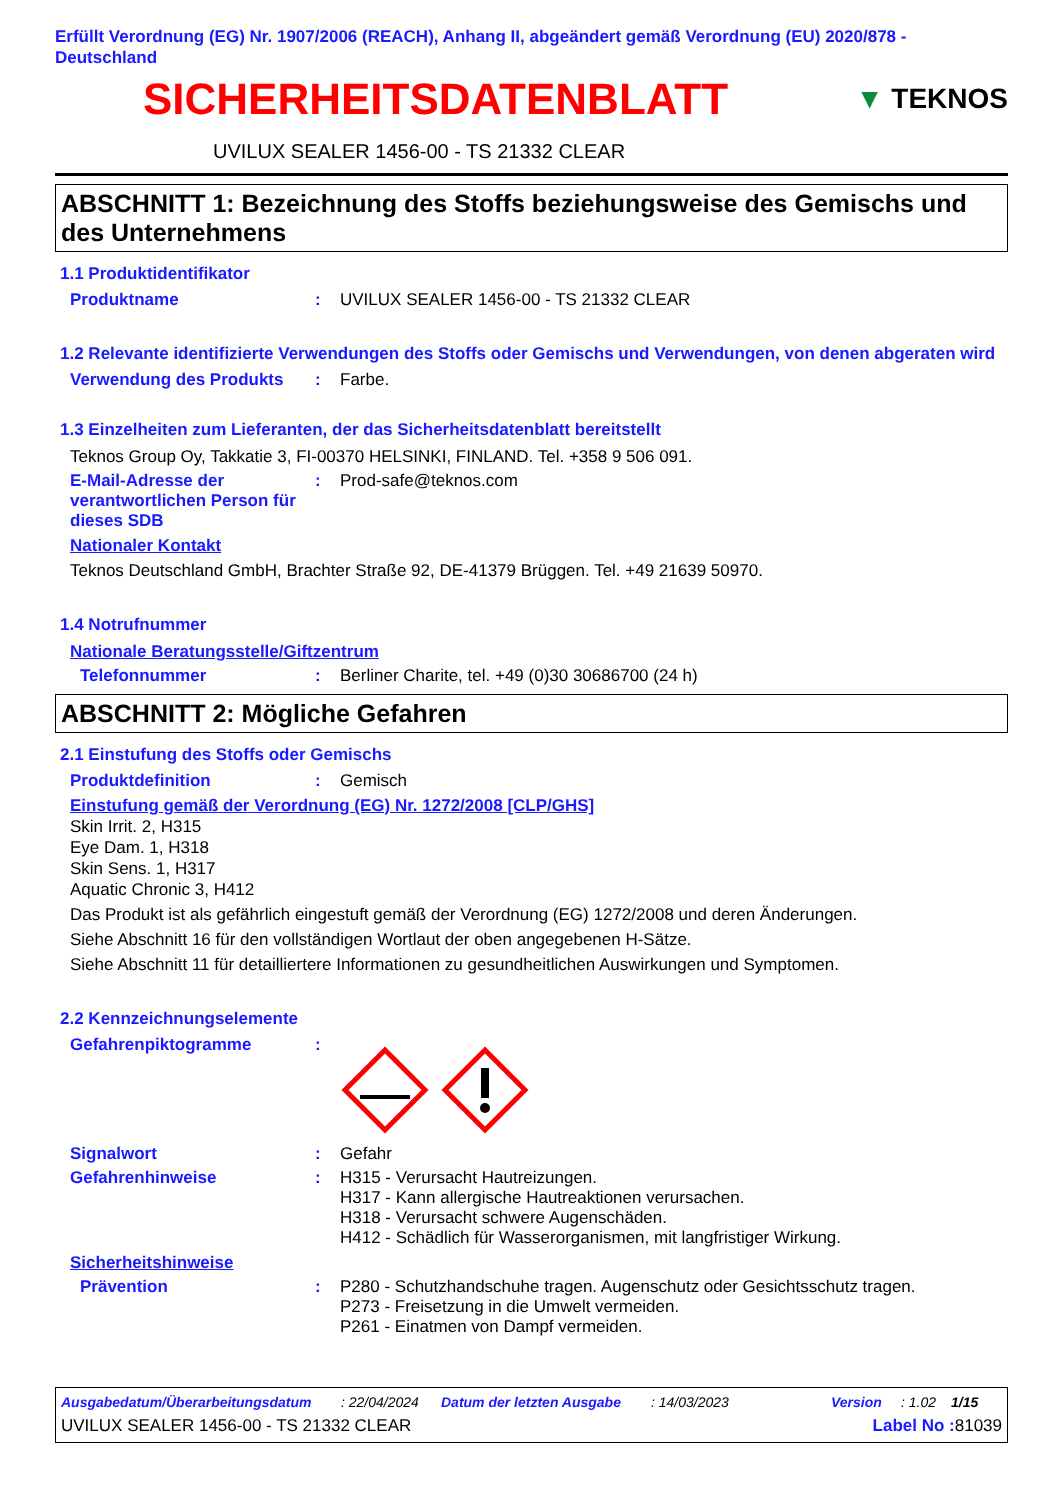Erfüllt Verordnung (EG) Nr. 1907/2006 (REACH), Anhang II, abgeändert gemäß Verordnung (EU) 2020/878 - Deutschland
SICHERHEITSDATENBLATT
▼ TEKNOS
UVILUX SEALER 1456-00 - TS 21332 CLEAR
ABSCHNITT 1: Bezeichnung des Stoffs beziehungsweise des Gemischs und des Unternehmens
1.1 Produktidentifikator
Produktname : UVILUX SEALER 1456-00 - TS 21332 CLEAR
1.2 Relevante identifizierte Verwendungen des Stoffs oder Gemischs und Verwendungen, von denen abgeraten wird
Verwendung des Produkts : Farbe.
1.3 Einzelheiten zum Lieferanten, der das Sicherheitsdatenblatt bereitstellt
Teknos Group Oy, Takkatie 3, FI-00370 HELSINKI, FINLAND. Tel. +358 9 506 091.
E-Mail-Adresse der verantwortlichen Person für dieses SDB
: Prod-safe@teknos.com
Nationaler Kontakt
Teknos Deutschland GmbH, Brachter Straße 92, DE-41379 Brüggen. Tel. +49 21639 50970.
1.4 Notrufnummer
Nationale Beratungsstelle/Giftzentrum
Telefonnummer : Berliner Charite, tel. +49 (0)30 30686700 (24 h)
ABSCHNITT 2: Mögliche Gefahren
2.1 Einstufung des Stoffs oder Gemischs
Produktdefinition : Gemisch
Einstufung gemäß der Verordnung (EG) Nr. 1272/2008 [CLP/GHS]
Skin Irrit. 2, H315
Eye Dam. 1, H318
Skin Sens. 1, H317
Aquatic Chronic 3, H412
Das Produkt ist als gefährlich eingestuft gemäß der Verordnung (EG) 1272/2008 und deren Änderungen.
Siehe Abschnitt 16 für den vollständigen Wortlaut der oben angegebenen H-Sätze.
Siehe Abschnitt 11 für detailliertere Informationen zu gesundheitlichen Auswirkungen und Symptomen.
2.2 Kennzeichnungselemente
Gefahrenpiktogramme :
Signalwort : Gefahr
Gefahrenhinweise : H315 - Verursacht Hautreizungen.
H317 - Kann allergische Hautreaktionen verursachen.
H318 - Verursacht schwere Augenschäden.
H412 - Schädlich für Wasserorganismen, mit langfristiger Wirkung.
Sicherheitshinweise
Prävention : P280 - Schutzhandschuhe tragen. Augenschutz oder Gesichtsschutz tragen.
P273 - Freisetzung in die Umwelt vermeiden.
P261 - Einatmen von Dampf vermeiden.
Ausgabedatum/Überarbeitungsdatum: 22/04/2024 Datum der letzten Ausgabe: 14/03/2023 Version: 1.02 1/15
UVILUX SEALER 1456-00 - TS 21332 CLEAR Label No : 81039